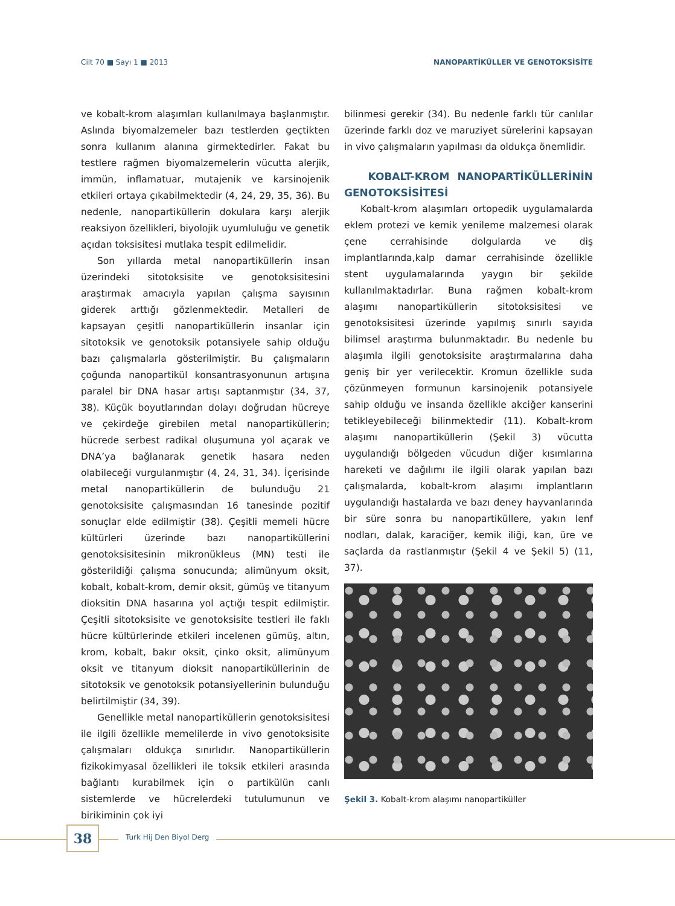Cilt 70 ■ Sayı 1 ■ 2013 NANOPARTİKÜLLER VE GENOTOKSİSİTE
ve kobalt-krom alaşımları kullanılmaya başlanmıştır. Aslında biyomalzemeler bazı testlerden geçtikten sonra kullanım alanına girmektedirler. Fakat bu testlere rağmen biyomalzemelerin vücutta alerjik, immün, inflamatuar, mutajenik ve karsinojenik etkileri ortaya çıkabilmektedir (4, 24, 29, 35, 36). Bu nedenle, nanopartiküllerin dokulara karşı alerjik reaksiyon özellikleri, biyolojik uyumluluğu ve genetik açıdan toksisitesi mutlaka tespit edilmelidir.
Son yıllarda metal nanopartiküllerin insan üzerindeki sitotoksisite ve genotoksisitesini araştırmak amacıyla yapılan çalışma sayısının giderek arttığı gözlenmektedir. Metalleri de kapsayan çeşitli nanopartiküllerin insanlar için sitotoksik ve genotoksik potansiyele sahip olduğu bazı çalışmalarla gösterilmiştir. Bu çalışmaların çoğunda nanopartikül konsantrasyonunun artışına paralel bir DNA hasar artışı saptanmıştır (34, 37, 38). Küçük boyutlarından dolayı doğrudan hücreye ve çekirdeğe girebilen metal nanopartiküllerin; hücrede serbest radikal oluşumuna yol açarak ve DNA’ya bağlanarak genetik hasara neden olabileceği vurgulanmıştır (4, 24, 31, 34). İçerisinde metal nanopartiküllerin de bulunduğu 21 genotoksisite çalışmasından 16 tanesinde pozitif sonuçlar elde edilmiştir (38). Çeşitli memeli hücre kültürleri üzerinde bazı nanopartiküllerini genotoksisitesinin mikronükleus (MN) testi ile gösterildiği çalışma sonucunda; alimünyum oksit, kobalt, kobalt-krom, demir oksit, gümüş ve titanyum dioksitin DNA hasarına yol açtığı tespit edilmiştir. Çeşitli sitotoksisite ve genotoksisite testleri ile faklı hücre kültürlerinde etkileri incelenen gümüş, altın, krom, kobalt, bakır oksit, çinko oksit, alimünyum oksit ve titanyum dioksit nanopartiküllerinin de sitotoksik ve genotoksik potansiyellerinin bulunduğu belirtilmiştir (34, 39).
Genellikle metal nanopartiküllerin genotoksisitesi ile ilgili özellikle memelilerde in vivo genotoksisite çalışmaları oldukça sınırlıdır. Nanopartiküllerin fizikokimyasal özellikleri ile toksik etkileri arasında bağlantı kurabilmek için o partikülün canlı sistemlerde ve hücrelerdeki tutulumunun ve birikiminin çok iyi
bilinmesi gerekir (34). Bu nedenle farklı tür canlılar üzerinde farklı doz ve maruziyet sürelerini kapsayan in vivo çalışmaların yapılması da oldukça önemlidir.
KOBALT-KROM NANOPARTİKÜLLERİNİN GENOTOKSİSİTESİ
Kobalt-krom alaşımları ortopedik uygulamalarda eklem protezi ve kemik yenileme malzemesi olarak çene cerrahisinde dolgularda ve diş implantlarında,kalp damar cerrahisinde özellikle stent uygulamalarında yaygın bir şekilde kullanılmaktadırlar. Buna rağmen kobalt-krom alaşımı nanopartiküllerin sitotoksisitesi ve genotoksisitesi üzerinde yapılmış sınırlı sayıda bilimsel araştırma bulunmaktadır. Bu nedenle bu alaşımla ilgili genotoksisite araştırmalarına daha geniş bir yer verilecektir. Kromun özellikle suda çözünmeyen formunun karsinojenik potansiyele sahip olduğu ve insanda özellikle akciğer kanserini tetikleyebileceği bilinmektedir (11). Kobalt-krom alaşımı nanopartiküllerin (Şekil 3) vücutta uygulandığı bölgeden vücudun diğer kısımlarına hareketi ve dağılımı ile ilgili olarak yapılan bazı çalışmalarda, kobalt-krom alaşımı implantların uygulandığı hastalarda ve bazı deney hayvanlarında bir süre sonra bu nanopartiküllere, yakın lenf nodları, dalak, karaciğer, kemik iliği, kan, üre ve saçlarda da rastlanmıştır (Şekil 4 ve Şekil 5) (11, 37).
Şekil 3. Kobalt-krom alaşımı nanopartiküller
38 Turk Hij Den Biyol Derg